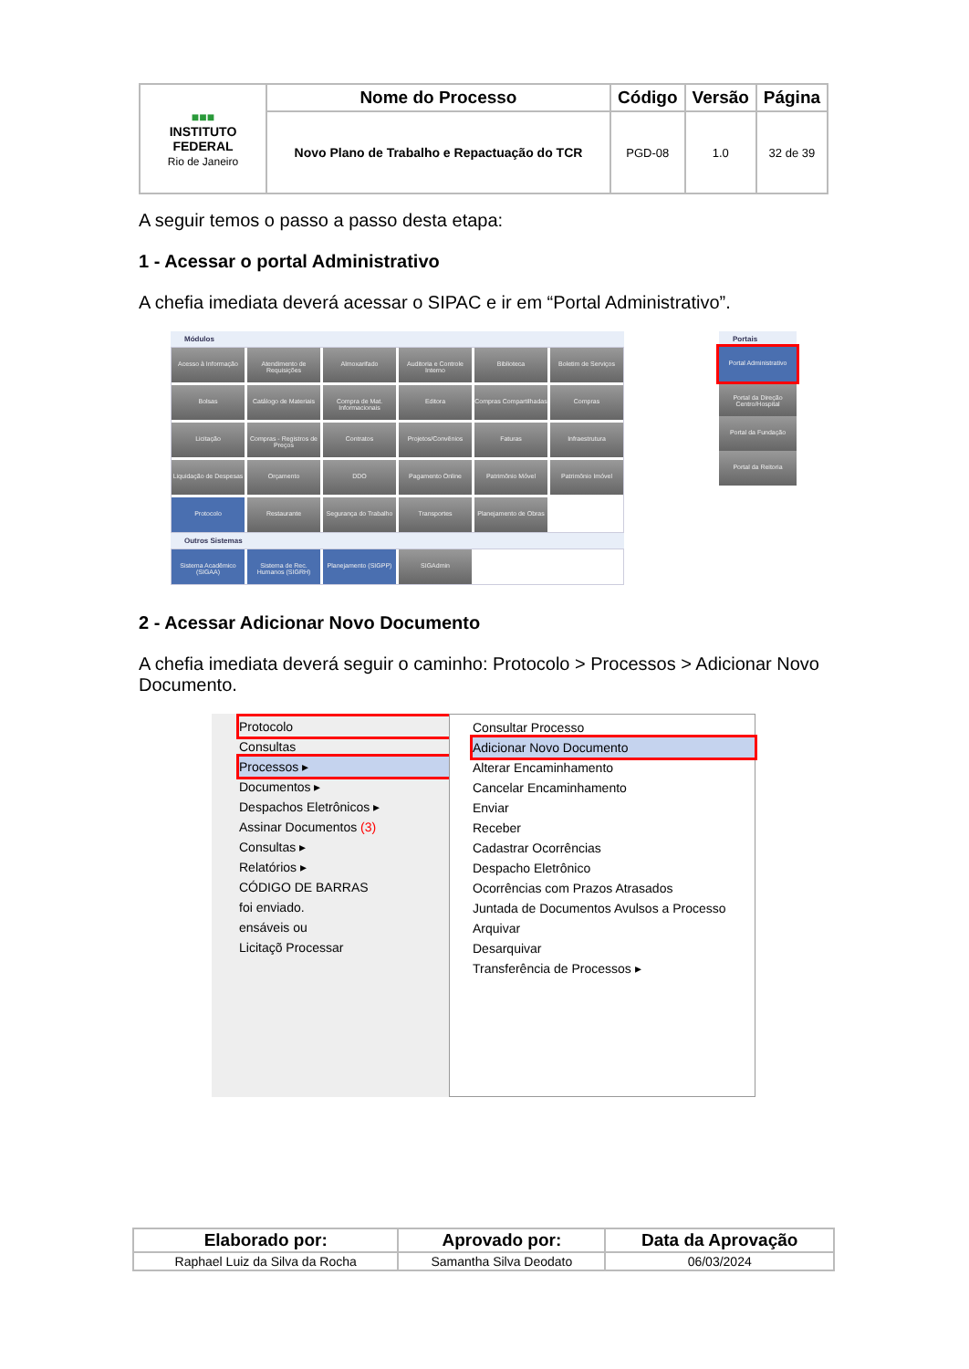| ■■■ INSTITUTO FEDERAL Rio de Janeiro | Nome do Processo | Código | Versão | Página |
| | Novo Plano de Trabalho e Repactuação do TCR | PGD-08 | 1.0 | 32 de 39 |
A seguir temos o passo a passo desta etapa:
1 - Acessar o portal Administrativo
A chefia imediata deverá acessar o SIPAC e ir em “Portal Administrativo”.
Módulos
Acesso à Informação
Atendimento de Requisições
Almoxarifado
Auditoria e Controle Interno
Biblioteca
Boletim de Serviços
Bolsas
Catálogo de Materiais
Compra de Mat. Informacionais
Editora
Compras Compartilhadas
Compras
Licitação
Compras - Registros de Preços
Contratos
Projetos/Convênios
Faturas
Infraestrutura
Liquidação de Despesas
Orçamento
DDO
Pagamento Online
Patrimônio Móvel
Patrimônio Imóvel
Protocolo
Restaurante
Segurança do Trabalho
Transportes
Planejamento de Obras
Outros Sistemas
Sistema Acadêmico (SIGAA)
Sistema de Rec. Humanos (SIGRH)
Planejamento (SIGPP)
SIGAdmin
Portais
Portal Administrativo
Portal da Direção Centro/Hospital
Portal da Fundação
Portal da Reitoria
2 - Acessar Adicionar Novo Documento
A chefia imediata deverá seguir o caminho: Protocolo > Processos > Adicionar Novo Documento.
Protocolo
Consultas
Processos ▸
Documentos ▸
Despachos Eletrônicos ▸
Assinar Documentos (3)
Consultas ▸
Relatórios ▸
CÓDIGO DE BARRAS
foi enviado.
ensáveis ou
Licitaçõ Processar
Consultar Processo
Adicionar Novo Documento
Alterar Encaminhamento
Cancelar Encaminhamento
Enviar
Receber
Cadastrar Ocorrências
Despacho Eletrônico
Ocorrências com Prazos Atrasados
Juntada de Documentos Avulsos a Processo
Arquivar
Desarquivar
Transferência de Processos ▸
| Elaborado por: | Aprovado por: | Data da Aprovação |
| --- | --- | --- |
| Raphael Luiz da Silva da Rocha | Samantha Silva Deodato | 06/03/2024 |